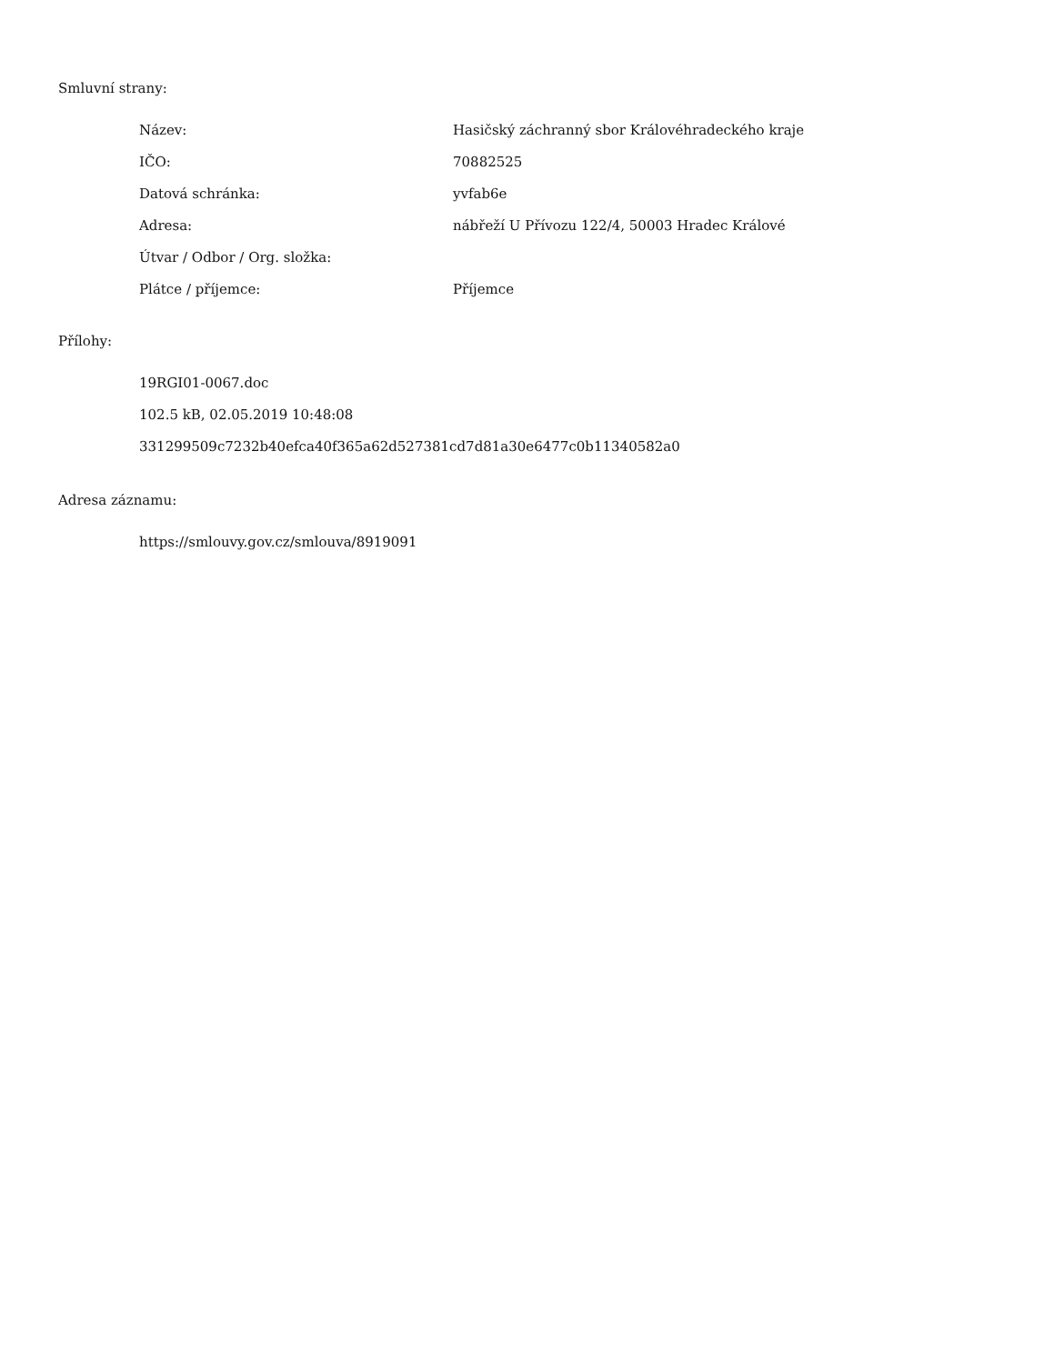Smluvní strany:
| Název: | Hasičský záchranný sbor Královéhradeckého kraje |
| IČO: | 70882525 |
| Datová schránka: | yvfab6e |
| Adresa: | nábřeží U Přívozu 122/4, 50003 Hradec Králové |
| Útvar / Odbor / Org. složka: | |
| Plátce / příjemce: | Příjemce |
Přílohy:
19RGI01-0067.doc
102.5 kB, 02.05.2019 10:48:08
331299509c7232b40efca40f365a62d527381cd7d81a30e6477c0b11340582a0
Adresa záznamu:
https://smlouvy.gov.cz/smlouva/8919091